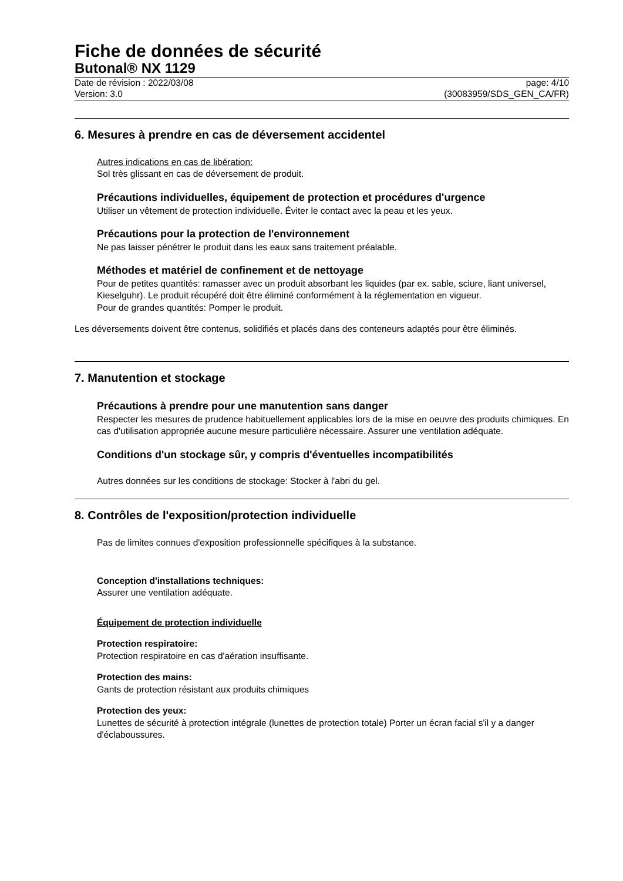Fiche de données de sécurité
Butonal® NX 1129
Date de révision : 2022/03/08
Version: 3.0
page: 4/10
(30083959/SDS_GEN_CA/FR)
6. Mesures à prendre en cas de déversement accidentel
Autres indications en cas de libération:
Sol très glissant en cas de déversement de produit.
Précautions individuelles, équipement de protection et procédures d'urgence
Utiliser un vêtement de protection individuelle. Éviter le contact avec la peau et les yeux.
Précautions pour la protection de l'environnement
Ne pas laisser pénétrer le produit dans les eaux sans traitement préalable.
Méthodes et matériel de confinement et de nettoyage
Pour de petites quantités: ramasser avec un produit absorbant les liquides (par ex. sable, sciure, liant universel, Kieselguhr). Le produit récupéré doit être éliminé conformément à la réglementation en vigueur.
Pour de grandes quantités: Pomper le produit.
Les déversements doivent être contenus, solidifiés et placés dans des conteneurs adaptés pour être éliminés.
7. Manutention et stockage
Précautions à prendre pour une manutention sans danger
Respecter les mesures de prudence habituellement applicables lors de la mise en oeuvre des produits chimiques. En cas d'utilisation appropriée aucune mesure particulière nécessaire. Assurer une ventilation adéquate.
Conditions d'un stockage sûr, y compris d'éventuelles incompatibilités
Autres données sur les conditions de stockage: Stocker à l'abri du gel.
8. Contrôles de l'exposition/protection individuelle
Pas de limites connues d'exposition professionnelle spécifiques à la substance.
Conception d'installations techniques:
Assurer une ventilation adéquate.
Équipement de protection individuelle
Protection respiratoire:
Protection respiratoire en cas d'aération insuffisante.
Protection des mains:
Gants de protection résistant aux produits chimiques
Protection des yeux:
Lunettes de sécurité à protection intégrale (lunettes de protection totale) Porter un écran facial s'il y a danger d'éclaboussures.